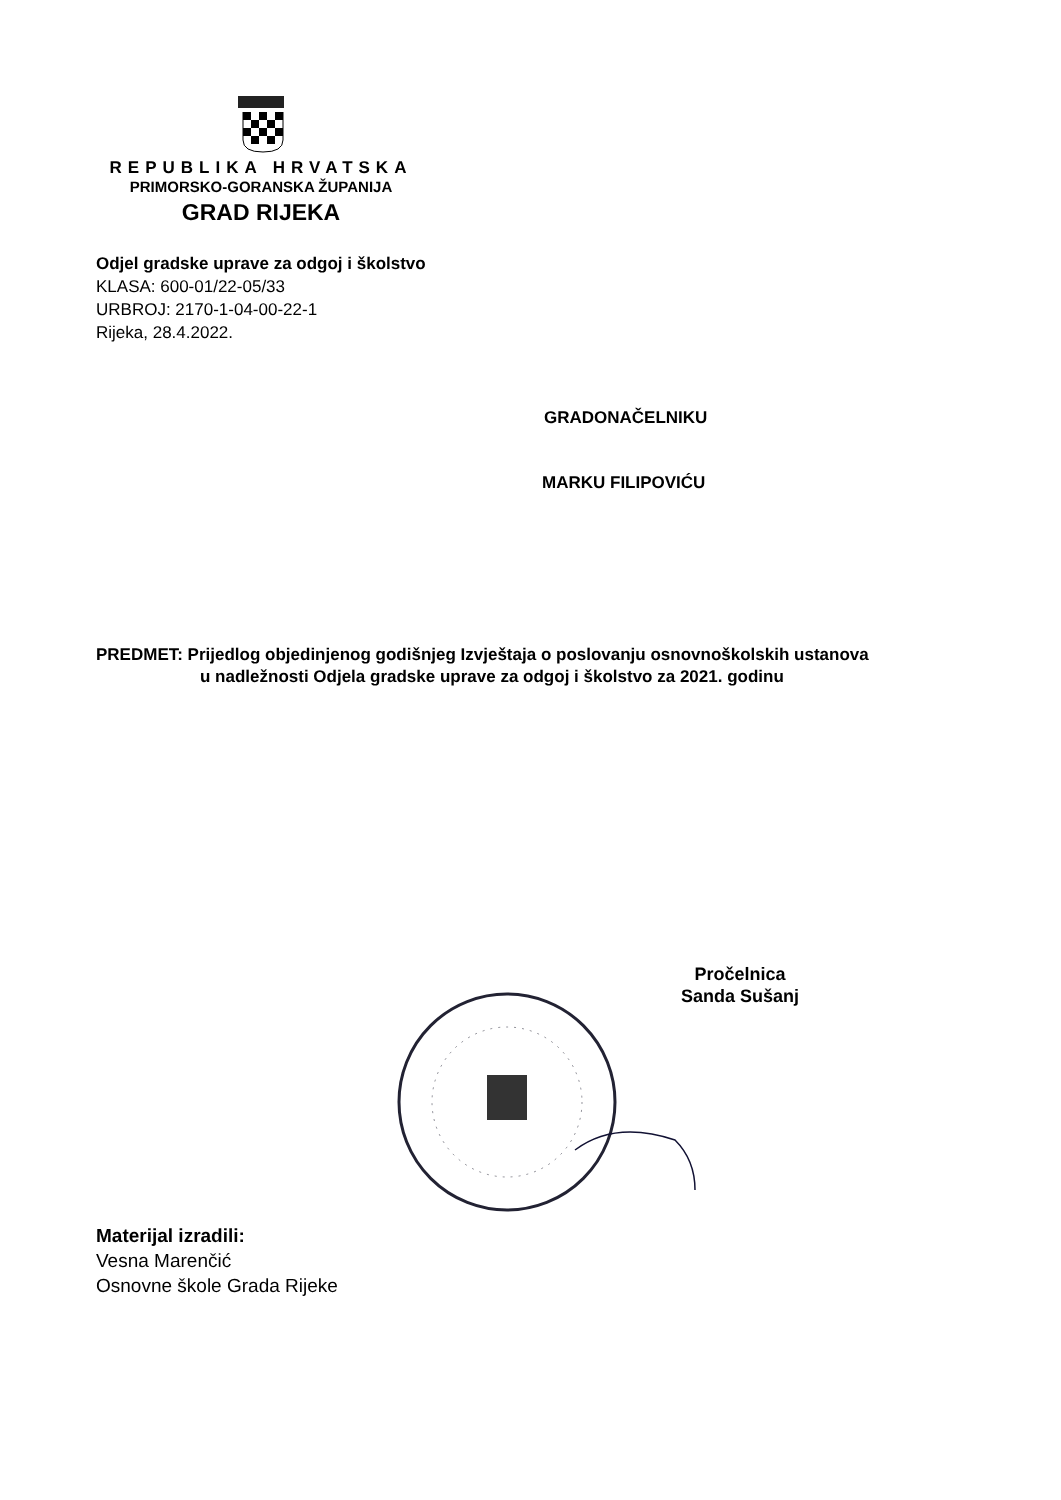REPUBLIKA HRVATSKA
PRIMORSKO-GORANSKA ŽUPANIJA
GRAD RIJEKA
Odjel gradske uprave za odgoj i školstvo
KLASA: 600-01/22-05/33
URBROJ: 2170-1-04-00-22-1
Rijeka, 28.4.2022.
GRADONAČELNIKU
MARKU FILIPOVIĆU
PREDMET: Prijedlog objedinjenog godišnjeg Izvještaja o poslovanju osnovnoškolskih ustanova
u nadležnosti Odjela gradske uprave za odgoj i školstvo za 2021. godinu
Pročelnica
Sanda Sušanj
Materijal izradili:
Vesna Marenčić
Osnovne škole Grada Rijeke